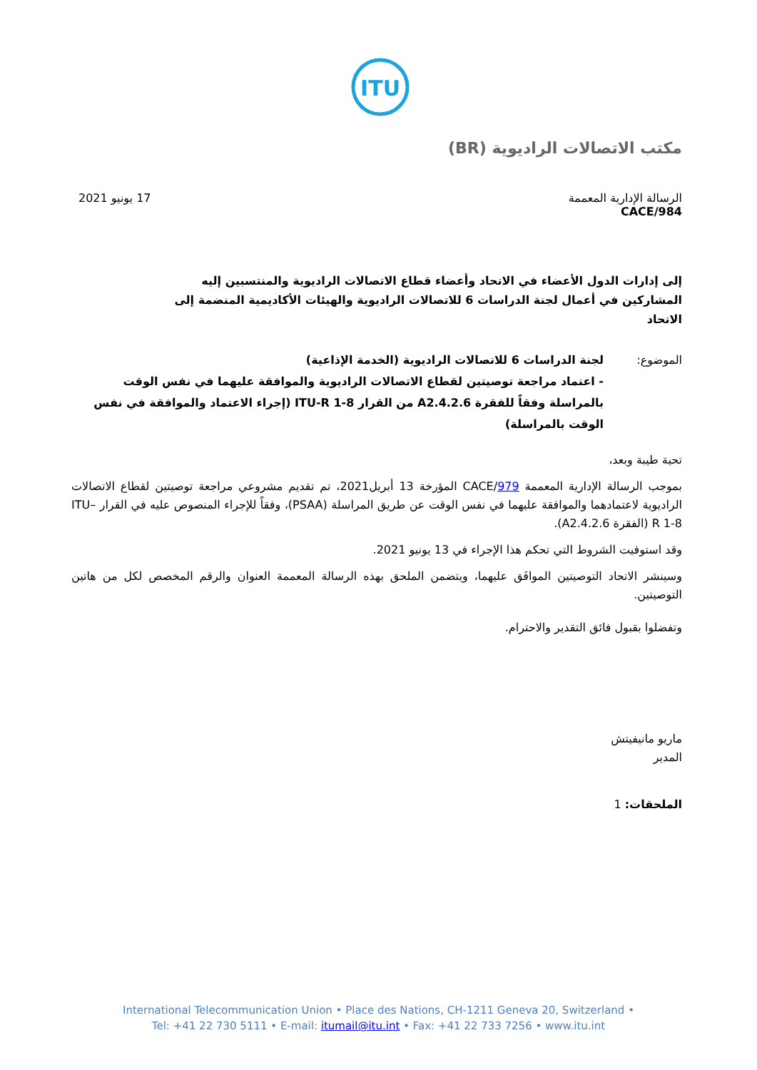ITU
مكتب الاتصالات الراديوية (BR)
الرسالة الإدارية المعممة
CACE/984
17 يونيو 2021
إلى إدارات الدول الأعضاء في الاتحاد وأعضاء قطاع الاتصالات الراديوية والمنتسبين إليه
المشاركين في أعمال لجنة الدراسات 6 للاتصالات الراديوية والهيئات الأكاديمية المنضمة إلى الاتحاد
الموضوع: لجنة الدراسات 6 للاتصالات الراديوية (الخدمة الإذاعية)
- اعتماد مراجعة توصيتين لقطاع الاتصالات الراديوية والموافقة عليهما في نفس الوقت بالمراسلة وفقاً للفقرة 4.2.6.A2 من القرار ITU-R 1-8 (إجراء الاعتماد والموافقة في نفس الوقت بالمراسلة)
تحية طيبة وبعد،
بموجب الرسالة الإدارية المعممة CACE/979 المؤرخة 13 أبريل2021، تم تقديم مشروعي مراجعة توصيتين لقطاع الاتصالات الراديوية لاعتمادهما والموافقة عليهما في نفس الوقت عن طريق المراسلة (PSAA)، وفقاً للإجراء المنصوص عليه في القرار ITU–R 1-8 (الفقرة 4.2.6.A2).
وقد استوفيت الشروط التي تحكم هذا الإجراء في 13 يونيو 2021.
وسينشر الاتحاد التوصيتين الموافَق عليهما، ويتضمن الملحق بهذه الرسالة المعممة العنوان والرقم المخصص لكل من هاتين التوصيتين.
وتفضلوا بقبول فائق التقدير والاحترام.
ماريو مانيفيتش
المدير
الملحقات: 1
International Telecommunication Union • Place des Nations, CH-1211 Geneva 20, Switzerland •
Tel: +41 22 730 5111 • E-mail: itumail@itu.int • Fax: +41 22 733 7256 • www.itu.int